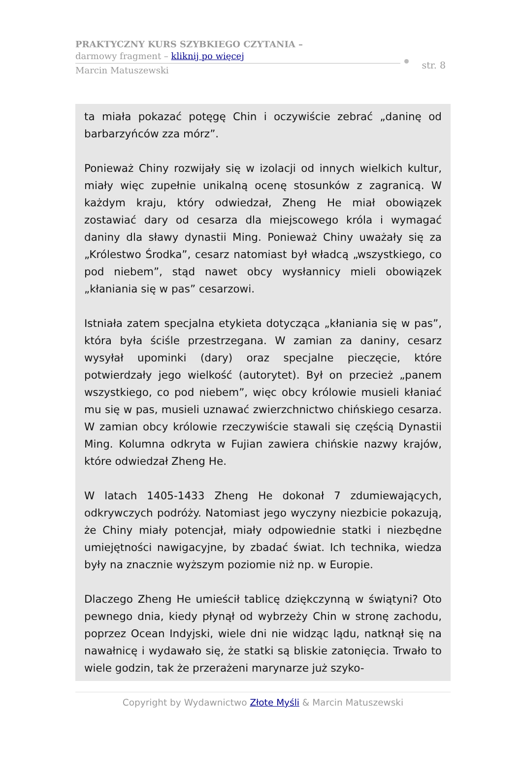PRAKTYCZNY KURS SZYBKIEGO CZYTANIA –
darmowy fragment – kliknij po więcej
Marcin Matuszewski
str. 8
ta miała pokazać potęgę Chin i oczywiście zebrać „daninę od barbarzyńców zza mórz”.
Ponieważ Chiny rozwijały się w izolacji od innych wielkich kultur, miały więc zupełnie unikalną ocenę stosunków z zagranicą. W każdym kraju, który odwiedzał, Zheng He miał obowiązek zostawiać dary od cesarza dla miejscowego króla i wymagać daniny dla sławy dynastii Ming. Ponieważ Chiny uważały się za „Królestwo Środka”, cesarz natomiast był władcą „wszystkiego, co pod niebem”, stąd nawet obcy wysłannicy mieli obowiązek „kłaniania się w pas” cesarzowi.
Istniała zatem specjalna etykieta dotycząca „kłaniania się w pas”, która była ściśle przestrzegana. W zamian za daniny, cesarz wysyłał upominki (dary) oraz specjalne pieczęcie, które potwierdzały jego wielkość (autorytet). Był on przecież „panem wszystkiego, co pod niebem”, więc obcy królowie musieli kłaniać mu się w pas, musieli uznawać zwierzchnictwo chińskiego cesarza. W zamian obcy królowie rzeczywiście stawali się częścią Dynastii Ming. Kolumna odkryta w Fujian zawiera chińskie nazwy krajów, które odwiedzał Zheng He.
W latach 1405-1433 Zheng He dokonał 7 zdumiewających, odkrywczych podróży. Natomiast jego wyczyny niezbicie pokazują, że Chiny miały potencjał, miały odpowiednie statki i niezbędne umiejętności nawigacyjne, by zbadać świat. Ich technika, wiedza były na znacznie wyższym poziomie niż np. w Europie.
Dlaczego Zheng He umieścił tablicę dziękczynną w świątyni? Oto pewnego dnia, kiedy płynął od wybrzeży Chin w stronę zachodu, poprzez Ocean Indyjski, wiele dni nie widząc lądu, natknął się na nawałnicę i wydawało się, że statki są bliskie zatonięcia. Trwało to wiele godzin, tak że przerażeni marynarze już szyko-
Copyright by Wydawnictwo Złote Myśli & Marcin Matuszewski